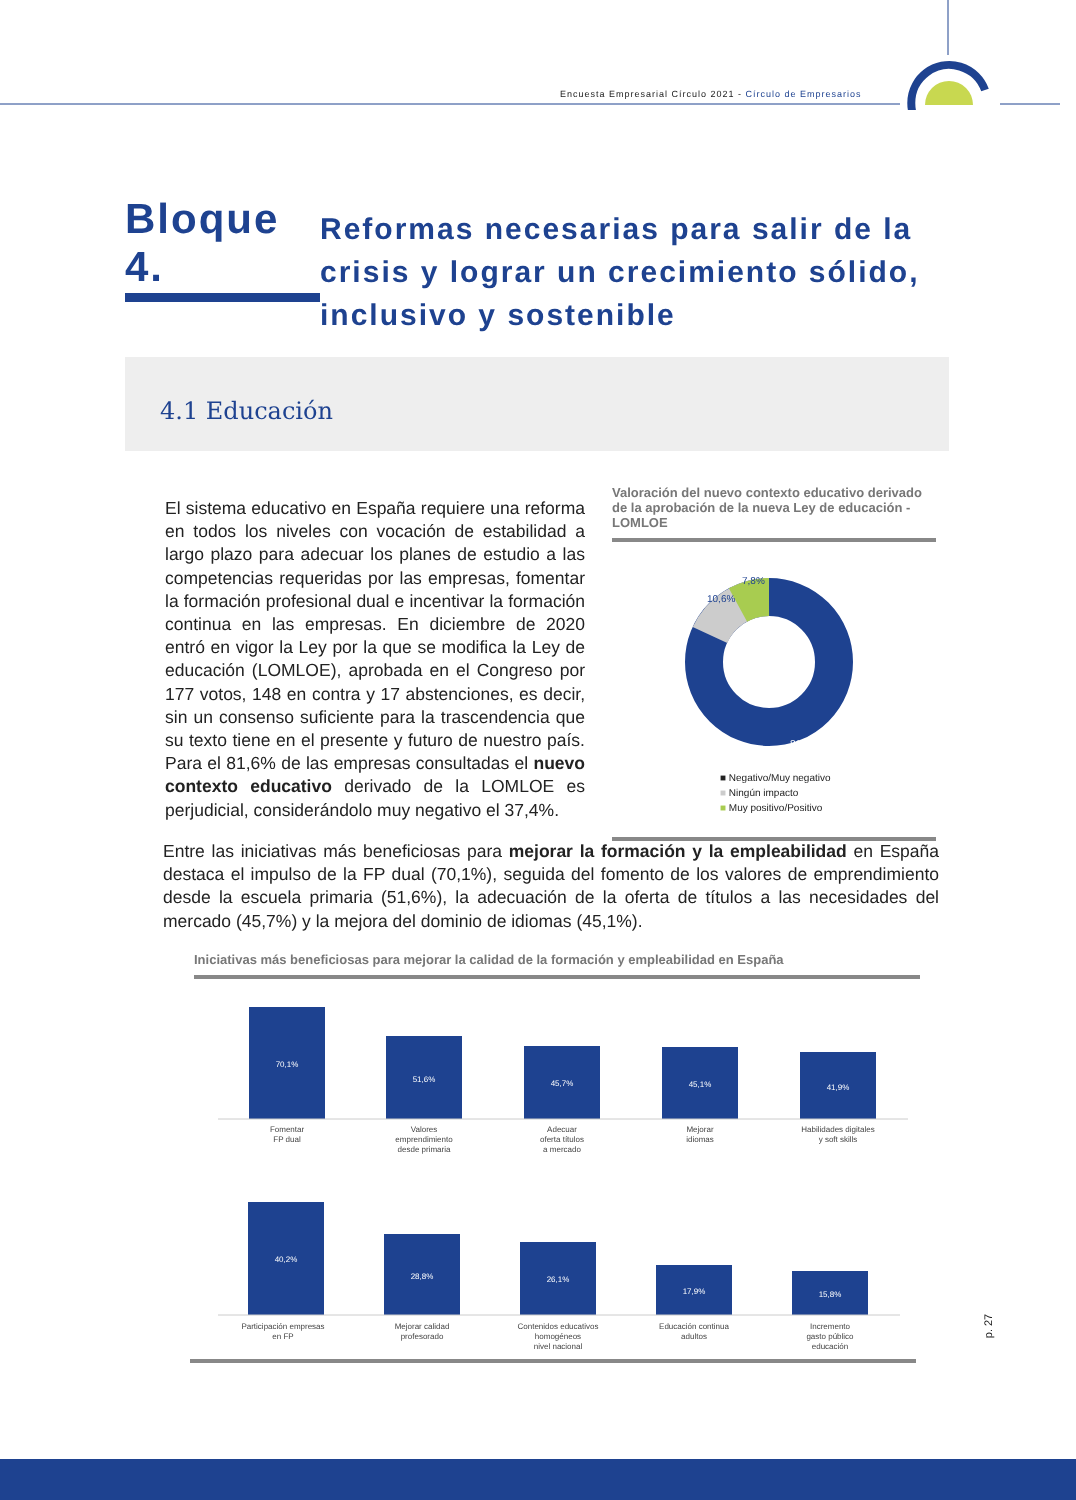Encuesta Empresarial Círculo 2021 - Círculo de Empresarios
Bloque 4.
Reformas necesarias para salir de la crisis y lograr un crecimiento sólido, inclusivo y sostenible
4.1 Educación
El sistema educativo en España requiere una reforma en todos los niveles con vocación de estabilidad a largo plazo para adecuar los planes de estudio a las competencias requeridas por las empresas, fomentar la formación profesional dual e incentivar la formación continua en las empresas. En diciembre de 2020 entró en vigor la Ley por la que se modifica la Ley de educación (LOMLOE), aprobada en el Congreso por 177 votos, 148 en contra y 17 abstenciones, es decir, sin un consenso suficiente para la trascendencia que su texto tiene en el presente y futuro de nuestro país. Para el 81,6% de las empresas consultadas el nuevo contexto educativo derivado de la LOMLOE es perjudicial, considerándolo muy negativo el 37,4%.
Valoración del nuevo contexto educativo derivado de la aprobación de la nueva Ley de educación -LOMLOE
7,8%
10,6%
81,6%
■ Negativo/Muy negativo
■ Ningún impacto
■ Muy positivo/Positivo
Entre las iniciativas más beneficiosas para mejorar la formación y la empleabilidad en España destaca el impulso de la FP dual (70,1%), seguida del fomento de los valores de emprendimiento desde la escuela primaria (51,6%), la adecuación de la oferta de títulos a las necesidades del mercado (45,7%) y la mejora del dominio de idiomas (45,1%).
Iniciativas más beneficiosas para mejorar la calidad de la formación y empleabilidad en España
70,1%
51,6%
45,7%
45,1%
41,9%
40,2%
28,8%
26,1%
17,9%
15,8%
Fomentar
FP dual
Valores
emprendimiento
desde primaria
Adecuar
oferta títulos
a mercado
Mejorar
idiomas
Habilidades digitales
y soft skills
Participación empresas
en FP
Mejorar calidad
profesorado
Contenidos educativos
homogéneos
nivel nacional
Educación continua
adultos
Incremento
gasto público
educación
p. 27